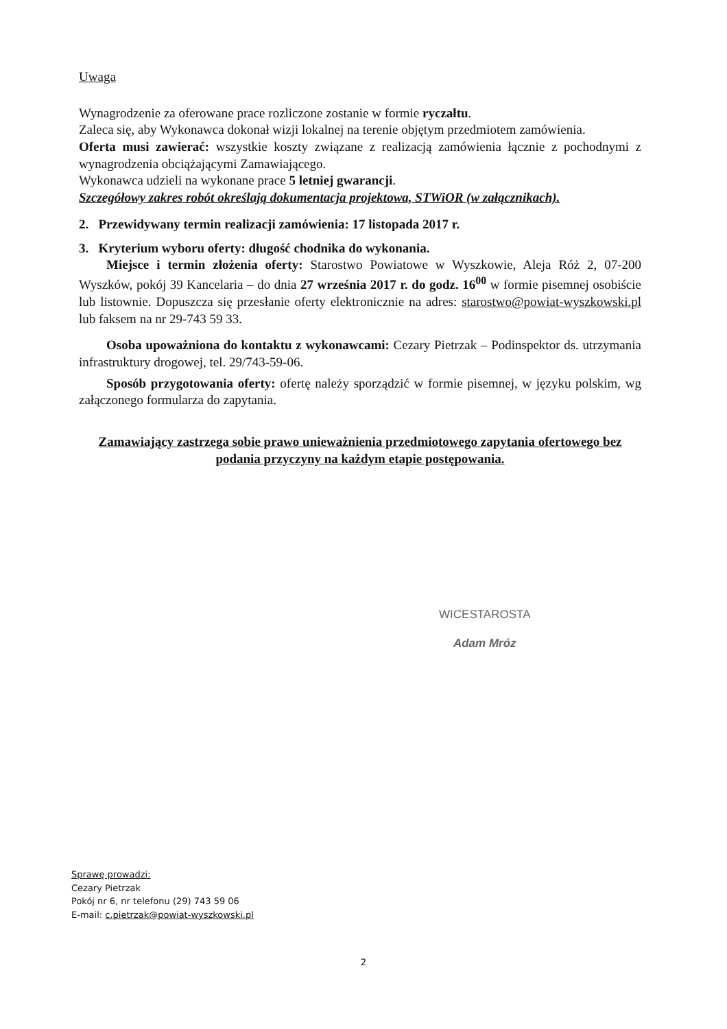Uwaga
Wynagrodzenie za oferowane prace rozliczone zostanie w formie ryczałtu.
Zaleca się, aby Wykonawca dokonał wizji lokalnej na terenie objętym przedmiotem zamówienia.
Oferta musi zawierać: wszystkie koszty związane z realizacją zamówienia łącznie z pochodnymi z wynagrodzenia obciążającymi Zamawiającego.
Wykonawca udzieli na wykonane prace 5 letniej gwarancji.
Szczegółowy zakres robót określają dokumentacja projektowa, STWiOR (w załącznikach).
2. Przewidywany termin realizacji zamówienia: 17 listopada 2017 r.
3. Kryterium wyboru oferty: długość chodnika do wykonania.
Miejsce i termin złożenia oferty: Starostwo Powiatowe w Wyszkowie, Aleja Róż 2, 07-200 Wyszków, pokój 39 Kancelaria – do dnia 27 września 2017 r. do godz. 16<sup>00</sup> w formie pisemnej osobiście lub listownie. Dopuszcza się przesłanie oferty elektronicznie na adres: starostwo@powiat-wyszkowski.pl lub faksem na nr 29-743 59 33.
Osoba upoważniona do kontaktu z wykonawcami: Cezary Pietrzak – Podinspektor ds. utrzymania infrastruktury drogowej, tel. 29/743-59-06.
Sposób przygotowania oferty: ofertę należy sporządzić w formie pisemnej, w języku polskim, wg załączonego formularza do zapytania.
Zamawiający zastrzega sobie prawo unieważnienia przedmiotowego zapytania ofertowego bez podania przyczyny na każdym etapie postępowania.
WICESTAROSTA
Adam Mróz
Sprawę prowadzi:
Cezary Pietrzak
Pokój nr 6, nr telefonu (29) 743 59 06
E-mail: c.pietrzak@powiat-wyszkowski.pl
2